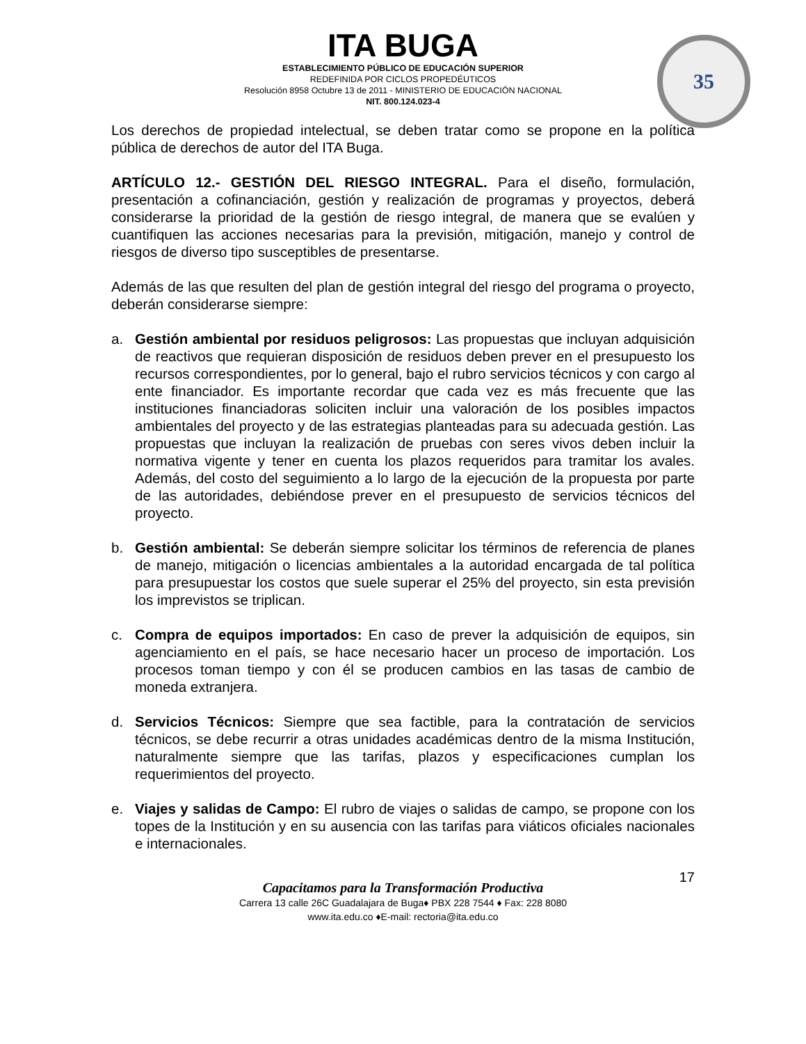35
ITA BUGA
ESTABLECIMIENTO PÚBLICO DE EDUCACIÓN SUPERIOR
REDEFINIDA POR CICLOS PROPEDÉUTICOS
Resolución 8958 Octubre 13 de 2011 - MINISTERIO DE EDUCACIÓN NACIONAL
NIT. 800.124.023-4
Los derechos de propiedad intelectual, se deben tratar como se propone en la política pública de derechos de autor del ITA Buga.
ARTÍCULO 12.- GESTIÓN DEL RIESGO INTEGRAL. Para el diseño, formulación, presentación a cofinanciación, gestión y realización de programas y proyectos, deberá considerarse la prioridad de la gestión de riesgo integral, de manera que se evalúen y cuantifiquen las acciones necesarias para la previsión, mitigación, manejo y control de riesgos de diverso tipo susceptibles de presentarse.
Además de las que resulten del plan de gestión integral del riesgo del programa o proyecto, deberán considerarse siempre:
a. Gestión ambiental por residuos peligrosos: Las propuestas que incluyan adquisición de reactivos que requieran disposición de residuos deben prever en el presupuesto los recursos correspondientes, por lo general, bajo el rubro servicios técnicos y con cargo al ente financiador. Es importante recordar que cada vez es más frecuente que las instituciones financiadoras soliciten incluir una valoración de los posibles impactos ambientales del proyecto y de las estrategias planteadas para su adecuada gestión. Las propuestas que incluyan la realización de pruebas con seres vivos deben incluir la normativa vigente y tener en cuenta los plazos requeridos para tramitar los avales. Además, del costo del seguimiento a lo largo de la ejecución de la propuesta por parte de las autoridades, debiéndose prever en el presupuesto de servicios técnicos del proyecto.
b. Gestión ambiental: Se deberán siempre solicitar los términos de referencia de planes de manejo, mitigación o licencias ambientales a la autoridad encargada de tal política para presupuestar los costos que suele superar el 25% del proyecto, sin esta previsión los imprevistos se triplican.
c. Compra de equipos importados: En caso de prever la adquisición de equipos, sin agenciamiento en el país, se hace necesario hacer un proceso de importación. Los procesos toman tiempo y con él se producen cambios en las tasas de cambio de moneda extranjera.
d. Servicios Técnicos: Siempre que sea factible, para la contratación de servicios técnicos, se debe recurrir a otras unidades académicas dentro de la misma Institución, naturalmente siempre que las tarifas, plazos y especificaciones cumplan los requerimientos del proyecto.
e. Viajes y salidas de Campo: El rubro de viajes o salidas de campo, se propone con los topes de la Institución y en su ausencia con las tarifas para viáticos oficiales nacionales e internacionales.
17
Capacitamos para la Transformación Productiva
Carrera 13 calle 26C Guadalajara de Buga♦ PBX 228 7544 ♦ Fax: 228 8080
www.ita.edu.co ♦E-mail: rectoria@ita.edu.co